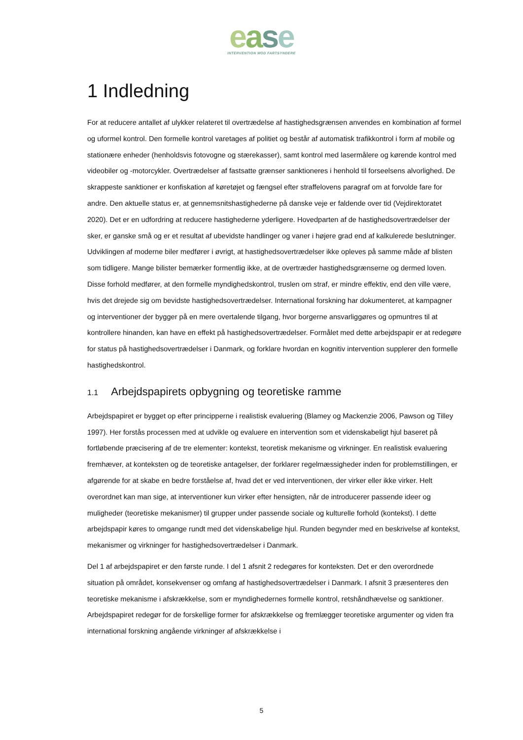ease
INTERVENTION MOD FARTSYNDERE
1 Indledning
For at reducere antallet af ulykker relateret til overtrædelse af hastighedsgrænsen anvendes en kombination af formel og uformel kontrol. Den formelle kontrol varetages af politiet og består af automatisk trafikkontrol i form af mobile og stationære enheder (henholdsvis fotovogne og stærekasser), samt kontrol med lasermålere og kørende kontrol med videobiler og -motorcykler. Overtrædelser af fastsatte grænser sanktioneres i henhold til forseelsens alvorlighed. De skrappeste sanktioner er konfiskation af køretøjet og fængsel efter straffelovens paragraf om at forvolde fare for andre. Den aktuelle status er, at gennemsnitshastighederne på danske veje er faldende over tid (Vejdirektoratet 2020). Det er en udfordring at reducere hastighederne yderligere. Hovedparten af de hastighedsovertrædelser der sker, er ganske små og er et resultat af ubevidste handlinger og vaner i højere grad end af kalkulerede beslutninger. Udviklingen af moderne biler medfører i øvrigt, at hastighedsovertrædelser ikke opleves på samme måde af blisten som tidligere. Mange bilister bemærker formentlig ikke, at de overtræder hastighedsgrænserne og dermed loven. Disse forhold medfører, at den formelle myndighedskontrol, truslen om straf, er mindre effektiv, end den ville være, hvis det drejede sig om bevidste hastighedsovertrædelser. International forskning har dokumenteret, at kampagner og interventioner der bygger på en mere overtalende tilgang, hvor borgerne ansvarliggøres og opmuntres til at kontrollere hinanden, kan have en effekt på hastighedsovertrædelser. Formålet med dette arbejdspapir er at redegøre for status på hastighedsovertrædelser i Danmark, og forklare hvordan en kognitiv intervention supplerer den formelle hastighedskontrol.
1.1 Arbejdspapirets opbygning og teoretiske ramme
Arbejdspapiret er bygget op efter principperne i realistisk evaluering (Blamey og Mackenzie 2006, Pawson og Tilley 1997). Her forstås processen med at udvikle og evaluere en intervention som et videnskabeligt hjul baseret på fortløbende præcisering af de tre elementer: kontekst, teoretisk mekanisme og virkninger. En realistisk evaluering fremhæver, at konteksten og de teoretiske antagelser, der forklarer regelmæssigheder inden for problemstillingen, er afgørende for at skabe en bedre forståelse af, hvad det er ved interventionen, der virker eller ikke virker. Helt overordnet kan man sige, at interventioner kun virker efter hensigten, når de introducerer passende ideer og muligheder (teoretiske mekanismer) til grupper under passende sociale og kulturelle forhold (kontekst). I dette arbejdspapir køres to omgange rundt med det videnskabelige hjul. Runden begynder med en beskrivelse af kontekst, mekanismer og virkninger for hastighedsovertrædelser i Danmark.
Del 1 af arbejdspapiret er den første runde. I del 1 afsnit 2 redegøres for konteksten. Det er den overordnede situation på området, konsekvenser og omfang af hastighedsovertrædelser i Danmark. I afsnit 3 præsenteres den teoretiske mekanisme i afskrækkelse, som er myndighedernes formelle kontrol, retshåndhævelse og sanktioner. Arbejdspapiret redegør for de forskellige former for afskrækkelse og fremlægger teoretiske argumenter og viden fra international forskning angående virkninger af afskrækkelse i
5